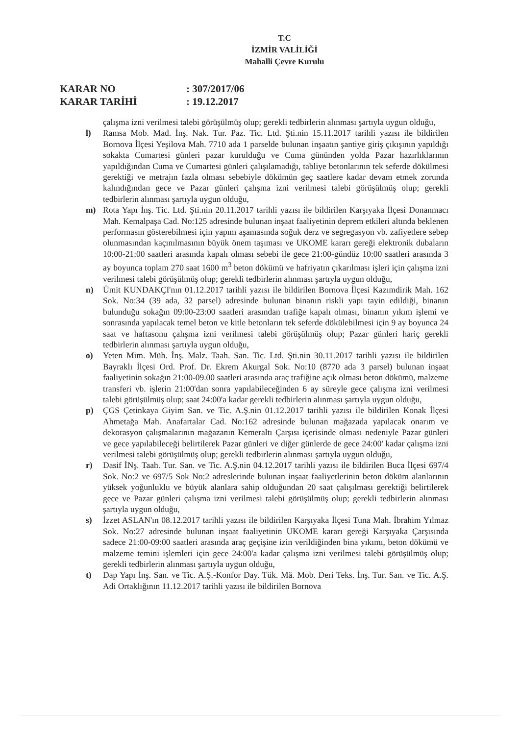T.C
İZMİR VALİLİĞİ
Mahalli Çevre Kurulu
KARAR NO: 307/2017/06
KARAR TARİHİ: 19.12.2017
çalışma izni verilmesi talebi görüşülmüş olup; gerekli tedbirlerin alınması şartıyla uygun olduğu,
l) Ramsa Mob. Mad. İnş. Nak. Tur. Paz. Tic. Ltd. Şti.nin 15.11.2017 tarihli yazısı ile bildirilen Bornova İlçesi Yeşilova Mah. 7710 ada 1 parselde bulunan inşaatın şantiye giriş çıkışının yapıldığı sokakta Cumartesi günleri pazar kurulduğu ve Cuma gününden yolda Pazar hazırlıklarının yapıldığından Cuma ve Cumartesi günleri çalışılamadığı, tabliye betonlarının tek seferde dökülmesi gerektiği ve metrajın fazla olması sebebiyle dökümün geç saatlere kadar devam etmek zorunda kalındığından gece ve Pazar günleri çalışma izni verilmesi talebi görüşülmüş olup; gerekli tedbirlerin alınması şartıyla uygun olduğu,
m) Rota Yapı İnş. Tic. Ltd. Şti.nin 20.11.2017 tarihli yazısı ile bildirilen Karşıyaka İlçesi Donanmacı Mah. Kemalpaşa Cad. No:125 adresinde bulunan inşaat faaliyetinin deprem etkileri altında beklenen performasın gösterebilmesi için yapım aşamasında soğuk derz ve segregasyon vb. zafiyetlere sebep olunmasından kaçınılmasının büyük önem taşıması ve UKOME kararı gereği elektronik dubaların 10:00-21:00 saatleri arasında kapalı olması sebebi ile gece 21:00-gündüz 10:00 saatleri arasında 3 ay boyunca toplam 270 saat 1600 m<sup>3</sup> beton dökümü ve hafriyatın çıkarılması işleri için çalışma izni verilmesi talebi görüşülmüş olup; gerekli tedbirlerin alınması şartıyla uygun olduğu,
n) Ümit KUNDAKÇI'nın 01.12.2017 tarihli yazısı ile bildirilen Bornova İlçesi Kazımdirik Mah. 162 Sok. No:34 (39 ada, 32 parsel) adresinde bulunan binanın riskli yapı tayin edildiği, binanın bulunduğu sokağın 09:00-23:00 saatleri arasından trafiğe kapalı olması, binanın yıkım işlemi ve sonrasında yapılacak temel beton ve kitle betonların tek seferde dökülebilmesi için 9 ay boyunca 24 saat ve haftasonu çalışma izni verilmesi talebi görüşülmüş olup; Pazar günleri hariç gerekli tedbirlerin alınması şartıyla uygun olduğu,
o) Yeten Mim. Müh. İnş. Malz. Taah. San. Tic. Ltd. Şti.nin 30.11.2017 tarihli yazısı ile bildirilen Bayraklı İlçesi Ord. Prof. Dr. Ekrem Akurgal Sok. No:10 (8770 ada 3 parsel) bulunan inşaat faaliyetinin sokağın 21:00-09.00 saatleri arasında araç trafiğine açık olması beton dökümü, malzeme transferi vb. işlerin 21:00'dan sonra yapılabileceğinden 6 ay süreyle gece çalışma izni verilmesi talebi görüşülmüş olup; saat 24:00'a kadar gerekli tedbirlerin alınması şartıyla uygun olduğu,
p) ÇGS Çetinkaya Giyim San. ve Tic. A.Ş.nin 01.12.2017 tarihli yazısı ile bildirilen Konak İlçesi Ahmetağa Mah. Anafartalar Cad. No:162 adresinde bulunan mağazada yapılacak onarım ve dekorasyon çalışmalarının mağazanın Kemeraltı Çarşısı içerisinde olması nedeniyle Pazar günleri ve gece yapılabileceği belirtilerek Pazar günleri ve diğer günlerde de gece 24:00' kadar çalışma izni verilmesi talebi görüşülmüş olup; gerekli tedbirlerin alınması şartıyla uygun olduğu,
r) Dasif İNş. Taah. Tur. San. ve Tic. A.Ş.nin 04.12.2017 tarihli yazısı ile bildirilen Buca İlçesi 697/4 Sok. No:2 ve 697/5 Sok No:2 adreslerinde bulunan inşaat faaliyetlerinin beton döküm alanlarının yüksek yoğunluklu ve büyük alanlara sahip olduğundan 20 saat çalışılması gerektiği belirtilerek gece ve Pazar günleri çalışma izni verilmesi talebi görüşülmüş olup; gerekli tedbirlerin alınması şartıyla uygun olduğu,
s) İzzet ASLAN'ın 08.12.2017 tarihli yazısı ile bildirilen Karşıyaka İlçesi Tuna Mah. İbrahim Yılmaz Sok. No:27 adresinde bulunan inşaat faaliyetinin UKOME kararı gereği Karşıyaka Çarşısında sadece 21:00-09:00 saatleri arasında araç geçişine izin verildiğinden bina yıkımı, beton dökümü ve malzeme temini işlemleri için gece 24:00'a kadar çalışma izni verilmesi talebi görüşülmüş olup; gerekli tedbirlerin alınması şartıyla uygun olduğu,
t) Dap Yapı İnş. San. ve Tic. A.Ş.-Konfor Day. Tük. Mä. Mob. Deri Teks. İnş. Tur. San. ve Tic. A.Ş. Adi Ortaklığının 11.12.2017 tarihli yazısı ile bildirilen Bornova